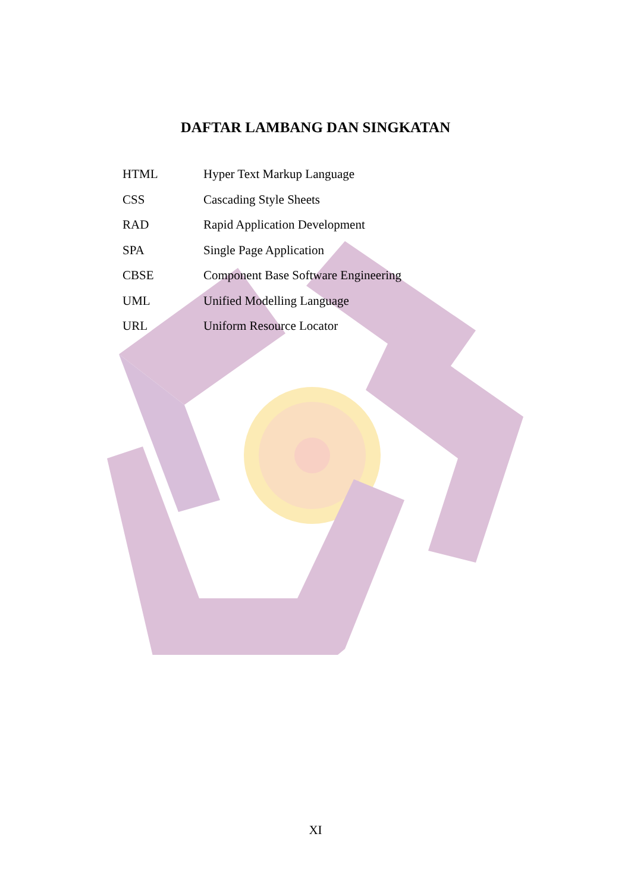DAFTAR LAMBANG DAN SINGKATAN
| HTML | Hyper Text Markup Language |
| CSS | Cascading Style Sheets |
| RAD | Rapid Application Development |
| SPA | Single Page Application |
| CBSE | Component Base Software Engineering |
| UML | Unified Modelling Language |
| URL | Uniform Resource Locator |
XI